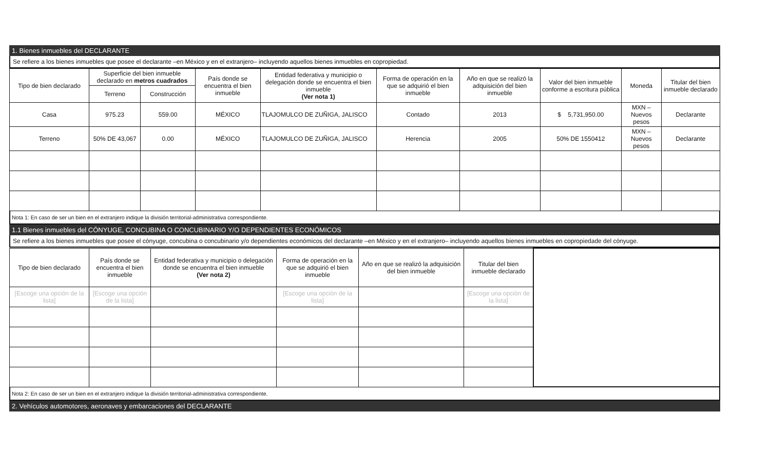1. Bienes inmuebles del DECLARANTE
Se refiere a los bienes inmuebles que posee el declarante –en México y en el extranjero– incluyendo aquellos bienes inmuebles en copropiedad.
| Tipo de bien declarado | Superficie del bien inmueble declarado en metros cuadrados | | País donde se encuentra el bien inmueble | Entidad federativa y municipio o delegación donde se encuentra el bien inmueble (Ver nota 1) | Forma de operación en la que se adquirió el bien inmueble | Año en que se realizó la adquisición del bien inmueble | Valor del bien inmueble conforme a escritura pública | Moneda | Titular del bien inmueble declarado |
| --- | --- | --- | --- | --- | --- | --- | --- | --- | --- |
| | Terreno | Construcción | | | | | | | |
| Casa | 975.23 | 559.00 | MÉXICO | TLAJOMULCO DE ZUÑIGA, JALISCO | Contado | 2013 | $ 5,731,950.00 | MXN – Nuevos pesos | Declarante |
| Terreno | 50% DE 43,067 | 0.00 | MÉXICO | TLAJOMULCO DE ZUÑIGA, JALISCO | Herencia | 2005 | 50% DE 1550412 | MXN – Nuevos pesos | Declarante |
Nota 1: En caso de ser un bien en el extranjero indique la división territorial-administrativa correspondiente.
1.1 Bienes inmuebles del CÓNYUGE, CONCUBINA O CONCUBINARIO Y/O DEPENDIENTES ECONÓMICOS
Se refiere a los bienes inmuebles que posee el cónyuge, concubina o concubinario y/o dependientes económicos del declarante –en México y en el extranjero– incluyendo aquellos bienes inmuebles en copropiedade del cónyuge.
| Tipo de bien declarado | País donde se encuentra el bien inmueble | Entidad federativa y municipio o delegación donde se encuentra el bien inmueble (Ver nota 2) | Forma de operación en la que se adquirió el bien inmueble | Año en que se realizó la adquisición del bien inmueble | Titular del bien inmueble declarado | |
| [Escoge una opción de la lista] | [Escoge una opción de la lista] | | [Escoge una opción de la lista] | | [Escoge una opción de la lista] | |
Nota 2: En caso de ser un bien en el extranjero indique la división territorial-administrativa correspondiente.
2. Vehículos automotores, aeronaves y embarcaciones del DECLARANTE